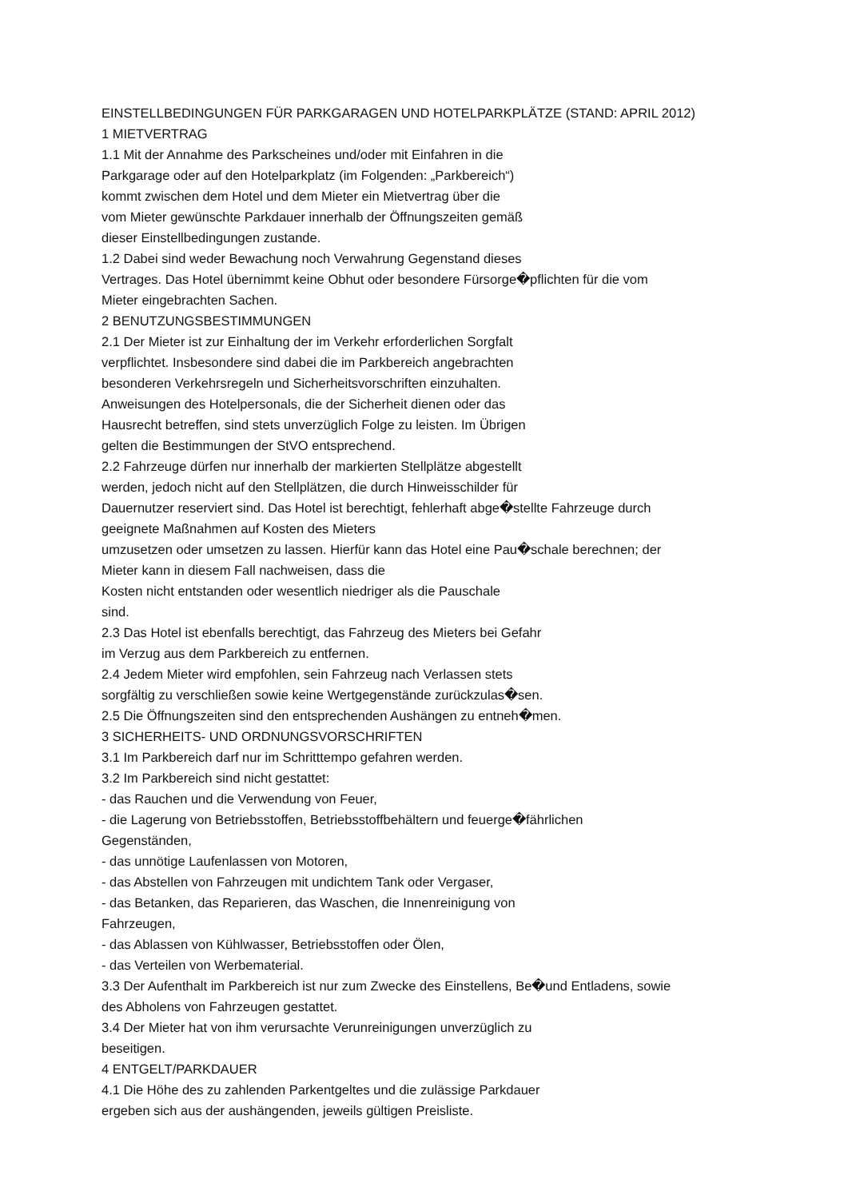EINSTELLBEDINGUNGEN FÜR PARKGARAGEN UND HOTELPARKPLÄTZE (STAND: APRIL 2012)
1 MIETVERTRAG
1.1 Mit der Annahme des Parkscheines und/oder mit Einfahren in die
Parkgarage oder auf den Hotelparkplatz (im Folgenden: „Parkbereich“)
kommt zwischen dem Hotel und dem Mieter ein Mietvertrag über die
vom Mieter gewünschte Parkdauer innerhalb der Öffnungszeiten gemäß
dieser Einstellbedingungen zustande.
1.2 Dabei sind weder Bewachung noch Verwahrung Gegenstand dieses
Vertrages. Das Hotel übernimmt keine Obhut oder besondere Fürsorge�pflichten für die vom
Mieter eingebrachten Sachen.
2 BENUTZUNGSBESTIMMUNGEN
2.1 Der Mieter ist zur Einhaltung der im Verkehr erforderlichen Sorgfalt
verpflichtet. Insbesondere sind dabei die im Parkbereich angebrachten
besonderen Verkehrsregeln und Sicherheitsvorschriften einzuhalten.
Anweisungen des Hotelpersonals, die der Sicherheit dienen oder das
Hausrecht betreffen, sind stets unverzüglich Folge zu leisten. Im Übrigen
gelten die Bestimmungen der StVO entsprechend.
2.2 Fahrzeuge dürfen nur innerhalb der markierten Stellplätze abgestellt
werden, jedoch nicht auf den Stellplätzen, die durch Hinweisschilder für
Dauernutzer reserviert sind. Das Hotel ist berechtigt, fehlerhaft abge�stellte Fahrzeuge durch
geeignete Maßnahmen auf Kosten des Mieters
umzusetzen oder umsetzen zu lassen. Hierfür kann das Hotel eine Pau�schale berechnen; der
Mieter kann in diesem Fall nachweisen, dass die
Kosten nicht entstanden oder wesentlich niedriger als die Pauschale
sind.
2.3 Das Hotel ist ebenfalls berechtigt, das Fahrzeug des Mieters bei Gefahr
im Verzug aus dem Parkbereich zu entfernen.
2.4 Jedem Mieter wird empfohlen, sein Fahrzeug nach Verlassen stets
sorgfältig zu verschließen sowie keine Wertgegenstände zurückzulas�sen.
2.5 Die Öffnungszeiten sind den entsprechenden Aushängen zu entneh�men.
3 SICHERHEITS- UND ORDNUNGSVORSCHRIFTEN
3.1 Im Parkbereich darf nur im Schritttempo gefahren werden.
3.2 Im Parkbereich sind nicht gestattet:
- das Rauchen und die Verwendung von Feuer,
- die Lagerung von Betriebsstoffen, Betriebsstoffbehältern und feuerge�fährlichen
Gegenständen,
- das unnötige Laufenlassen von Motoren,
- das Abstellen von Fahrzeugen mit undichtem Tank oder Vergaser,
- das Betanken, das Reparieren, das Waschen, die Innenreinigung von
Fahrzeugen,
- das Ablassen von Kühlwasser, Betriebsstoffen oder Ölen,
- das Verteilen von Werbematerial.
3.3 Der Aufenthalt im Parkbereich ist nur zum Zwecke des Einstellens, Be�und Entladens, sowie
des Abholens von Fahrzeugen gestattet.
3.4 Der Mieter hat von ihm verursachte Verunreinigungen unverzüglich zu
beseitigen.
4 ENTGELT/PARKDAUER
4.1 Die Höhe des zu zahlenden Parkentgeltes und die zulässige Parkdauer
ergeben sich aus der aushängenden, jeweils gültigen Preisliste.